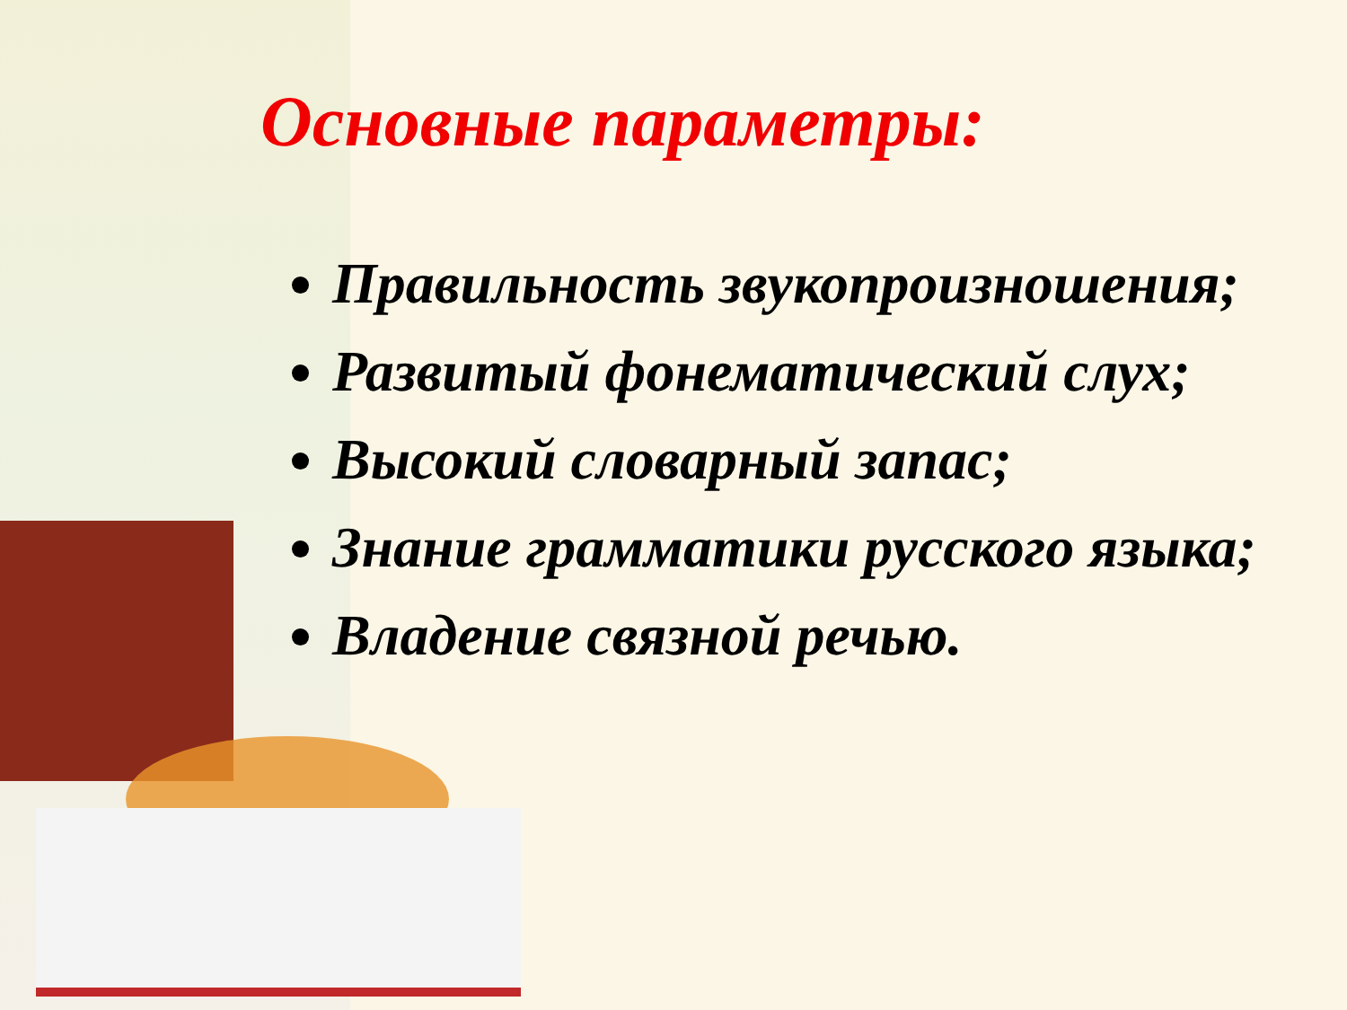Основные параметры:
Правильность звукопроизношения;
Развитый фонематический слух;
Высокий словарный запас;
Знание грамматики русского языка;
Владение связной речью.